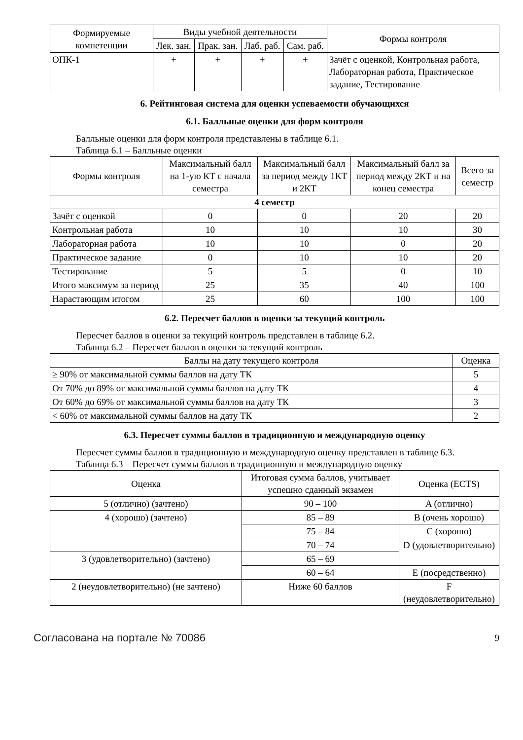| Формируемые компетенции | Виды учебной деятельности | | | | Формы контроля |
| --- | --- | --- | --- | --- | --- |
| | Лек. зан. | Прак. зан. | Лаб. раб. | Сам. раб. | |
| ОПК-1 | + | + | + | + | Зачёт с оценкой, Контрольная работа, Лабораторная работа, Практическое задание, Тестирование |
6. Рейтинговая система для оценки успеваемости обучающихся
6.1. Балльные оценки для форм контроля
Балльные оценки для форм контроля представлены в таблице 6.1.
Таблица 6.1 – Балльные оценки
| Формы контроля | Максимальный балл на 1-ую КТ с начала семестра | Максимальный балл за период между 1КТ и 2КТ | Максимальный балл за период между 2КТ и на конец семестра | Всего за семестр |
| --- | --- | --- | --- | --- |
| 4 семестр | | | | |
| Зачёт с оценкой | 0 | 0 | 20 | 20 |
| Контрольная работа | 10 | 10 | 10 | 30 |
| Лабораторная работа | 10 | 10 | 0 | 20 |
| Практическое задание | 0 | 10 | 10 | 20 |
| Тестирование | 5 | 5 | 0 | 10 |
| Итого максимум за период | 25 | 35 | 40 | 100 |
| Нарастающим итогом | 25 | 60 | 100 | 100 |
6.2. Пересчет баллов в оценки за текущий контроль
Пересчет баллов в оценки за текущий контроль представлен в таблице 6.2.
Таблица 6.2 – Пересчет баллов в оценки за текущий контроль
| Баллы на дату текущего контроля | Оценка |
| --- | --- |
| ≥ 90% от максимальной суммы баллов на дату ТК | 5 |
| От 70% до 89% от максимальной суммы баллов на дату ТК | 4 |
| От 60% до 69% от максимальной суммы баллов на дату ТК | 3 |
| < 60% от максимальной суммы баллов на дату ТК | 2 |
6.3. Пересчет суммы баллов в традиционную и международную оценку
Пересчет суммы баллов в традиционную и международную оценку представлен в таблице 6.3.
Таблица 6.3 – Пересчет суммы баллов в традиционную и международную оценку
| Оценка | Итоговая сумма баллов, учитывает успешно сданный экзамен | Оценка (ECTS) |
| --- | --- | --- |
| 5 (отлично) (зачтено) | 90 – 100 | A (отлично) |
| 4 (хорошо) (зачтено) | 85 – 89 | B (очень хорошо) |
| | 75 – 84 | C (хорошо) |
| | 70 – 74 | D (удовлетворительно) |
| 3 (удовлетворительно) (зачтено) | 65 – 69 | |
| | 60 – 64 | E (посредственно) |
| 2 (неудовлетворительно) (не зачтено) | Ниже 60 баллов | F (неудовлетворительно) |
Согласована на портале № 70086 9